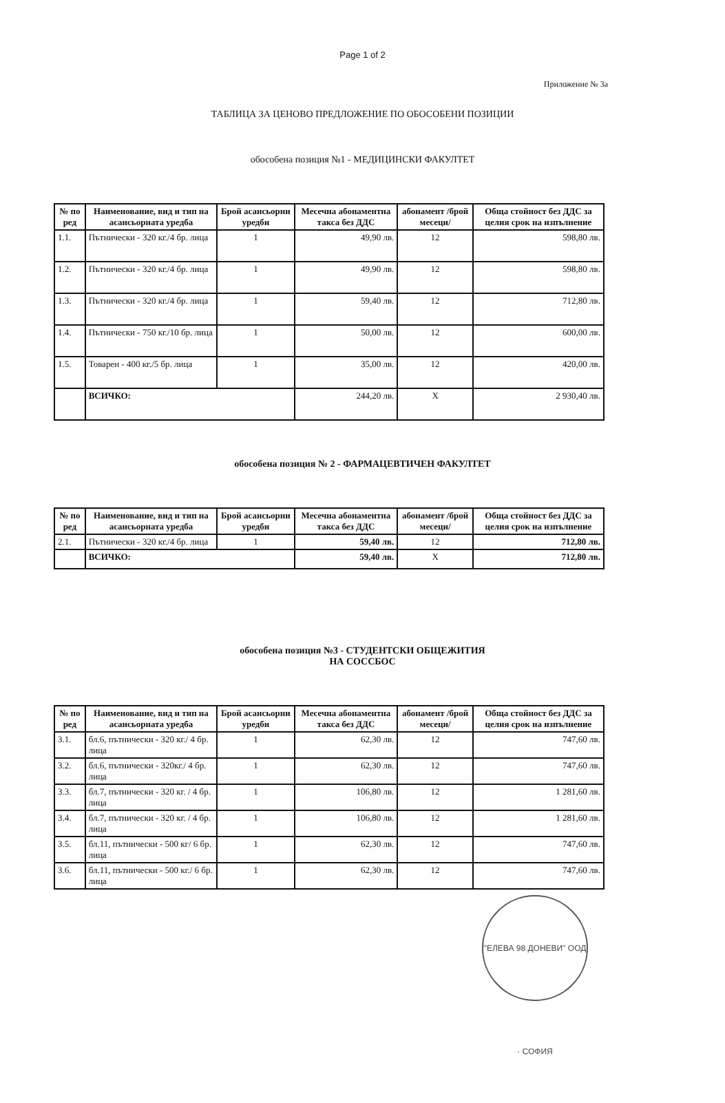Page 1 of 2
Приложение № 3а
ТАБЛИЦА ЗА ЦЕНОВО ПРЕДЛОЖЕНИЕ ПО ОБОСОБЕНИ ПОЗИЦИИ
обособена позиция №1 - МЕДИЦИНСКИ ФАКУЛТЕТ
| № по ред | Наименование, вид и тип на асансьорната уредба | Брой асансьорни уредби | Месечна абонаментна такса без ДДС | абонамент /брой месеци/ | Обща стойност без ДДС за целия срок на изпълнение |
| --- | --- | --- | --- | --- | --- |
| 1.1. | Пътнически - 320 кг./4 бр. лица | 1 | 49,90 лв. | 12 | 598,80 лв. |
| 1.2. | Пътнически - 320 кг./4 бр. лица | 1 | 49,90 лв. | 12 | 598,80 лв. |
| 1.3. | Пътнически - 320 кг./4 бр. лица | 1 | 59,40 лв. | 12 | 712,80 лв. |
| 1.4. | Пътнически - 750 кг./10 бр. лица | 1 | 50,00 лв. | 12 | 600,00 лв. |
| 1.5. | Товарен - 400 кг./5 бр. лица | 1 | 35,00 лв. | 12 | 420,00 лв. |
| | ВСИЧКО: | | 244,20 лв. | Х | 2 930,40 лв. |
обособена позиция № 2 - ФАРМАЦЕВТИЧЕН ФАКУЛТЕТ
| № по ред | Наименование, вид и тип на асансьорната уредба | Брой асансьорни уредби | Месечна абонаментна такса без ДДС | абонамент /брой месеци/ | Обща стойност без ДДС за целия срок на изпълнение |
| --- | --- | --- | --- | --- | --- |
| 2.1. | Пътнически - 320 кг./4 бр. лица | 1 | 59,40 лв. | 12 | 712,80 лв. |
| | ВСИЧКО: | | 59,40 лв. | Х | 712,80 лв. |
обособена позиция №3 - СТУДЕНТСКИ ОБЩЕЖИТИЯ
НА СОССБОС
| № по ред | Наименование, вид и тип на асансьорната уредба | Брой асансьорни уредби | Месечна абонаментна такса без ДДС | абонамент /брой месеци/ | Обща стойност без ДДС за целия срок на изпълнение |
| --- | --- | --- | --- | --- | --- |
| 3.1. | бл.6, пътнически - 320 кг./ 4 бр. лица | 1 | 62,30 лв. | 12 | 747,60 лв. |
| 3.2. | бл.6, пътнически - 320кг./ 4 бр. лица | 1 | 62,30 лв. | 12 | 747,60 лв. |
| 3.3. | бл.7, пътнически - 320 кг. / 4 бр. лица | 1 | 106,80 лв. | 12 | 1 281,60 лв. |
| 3.4. | бл.7, пътнически - 320 кг. / 4 бр. лица | 1 | 106,80 лв. | 12 | 1 281,60 лв. |
| 3.5. | бл.11, пътнически - 500 кг/ 6 бр. лица | 1 | 62,30 лв. | 12 | 747,60 лв. |
| 3.6. | бл.11, пътнически - 500 кг./ 6 бр. лица | 1 | 62,30 лв. | 12 | 747,60 лв. |
"ЕЛЕВА 98 ДОНЕВИ" ООД · СОФИЯ